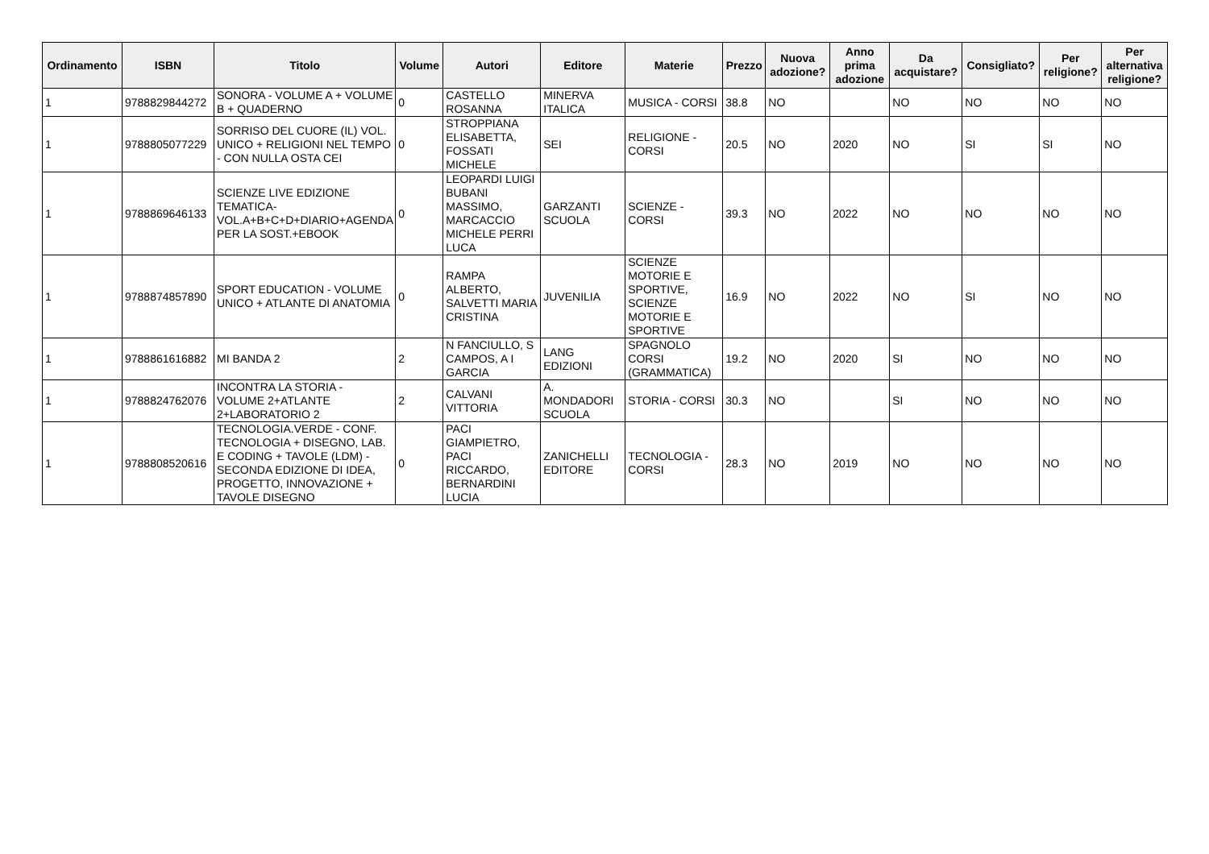| Ordinamento | ISBN | Titolo | Volume | Autori | Editore | Materie | Prezzo | Nuova adozione? | Anno prima adozione | Da acquistare? | Consigliato? | Per religione? | Per alternativa religione? |
| --- | --- | --- | --- | --- | --- | --- | --- | --- | --- | --- | --- | --- | --- |
| 1 | 9788829844272 | SONORA - VOLUME A + VOLUME B + QUADERNO | 0 | CASTELLO ROSANNA | MINERVA ITALICA | MUSICA - CORSI | 38.8 | NO | | NO | NO | NO | NO |
| 1 | 9788805077229 | SORRISO DEL CUORE (IL) VOL. UNICO + RELIGIONI NEL TEMPO - CON NULLA OSTA CEI | 0 | STROPPIANA ELISABETTA, FOSSATI MICHELE | SEI | RELIGIONE - CORSI | 20.5 | NO | 2020 | NO | SI | SI | NO |
| 1 | 9788869646133 | SCIENZE LIVE EDIZIONE TEMATICA- VOL.A+B+C+D+DIARIO+AGENDA PER LA SOST.+EBOOK | 0 | LEOPARDI LUIGI BUBANI MASSIMO, MARCACCIO MICHELE PERRI LUCA | GARZANTI SCUOLA | SCIENZE - CORSI | 39.3 | NO | 2022 | NO | NO | NO | NO |
| 1 | 9788874857890 | SPORT EDUCATION - VOLUME UNICO + ATLANTE DI ANATOMIA | 0 | RAMPA ALBERTO, SALVETTI MARIA CRISTINA | JUVENILIA | SCIENZE MOTORIE E SPORTIVE, SCIENZE MOTORIE E SPORTIVE | 16.9 | NO | 2022 | NO | SI | NO | NO |
| 1 | 9788861616882 | MI BANDA 2 | 2 | N FANCIULLO, S CAMPOS, A I GARCIA | LANG EDIZIONI | SPAGNOLO CORSI (GRAMMATICA) | 19.2 | NO | 2020 | SI | NO | NO | NO |
| 1 | 9788824762076 | INCONTRA LA STORIA - VOLUME 2+ATLANTE 2+LABORATORIO 2 | 2 | CALVANI VITTORIA | A. MONDADORI SCUOLA | STORIA - CORSI | 30.3 | NO | | SI | NO | NO | NO |
| 1 | 9788808520616 | TECNOLOGIA.VERDE - CONF. TECNOLOGIA + DISEGNO, LAB. E CODING + TAVOLE (LDM) - SECONDA EDIZIONE DI IDEA, PROGETTO, INNOVAZIONE + TAVOLE DISEGNO | 0 | PACI GIAMPIETRO, PACI RICCARDO, BERNARDINI LUCIA | ZANICHELLI EDITORE | TECNOLOGIA - CORSI | 28.3 | NO | 2019 | NO | NO | NO | NO |